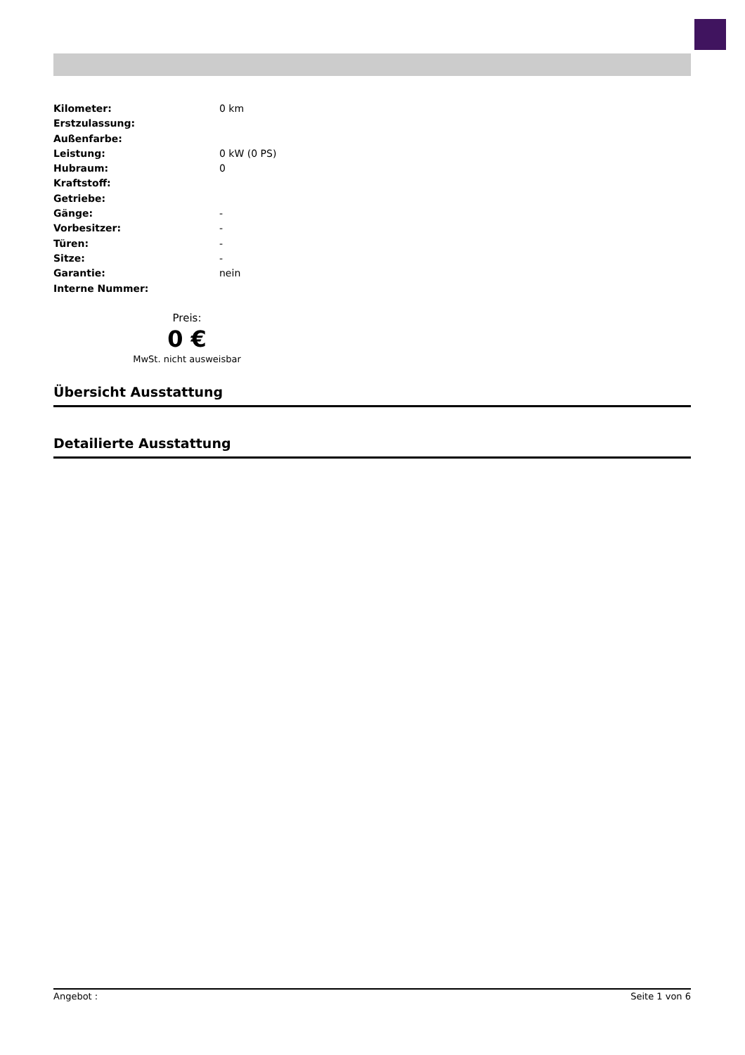| Kilometer: | 0 km |
| Erstzulassung: | |
| Außenfarbe: | |
| Leistung: | 0 kW (0 PS) |
| Hubraum: | 0 |
| Kraftstoff: | |
| Getriebe: | |
| Gänge: | - |
| Vorbesitzer: | - |
| Türen: | - |
| Sitze: | - |
| Garantie: | nein |
| Interne Nummer: | |
Preis:
0 €
MwSt. nicht ausweisbar
Übersicht Ausstattung
Detailierte Ausstattung
Angebot : Seite 1 von 6